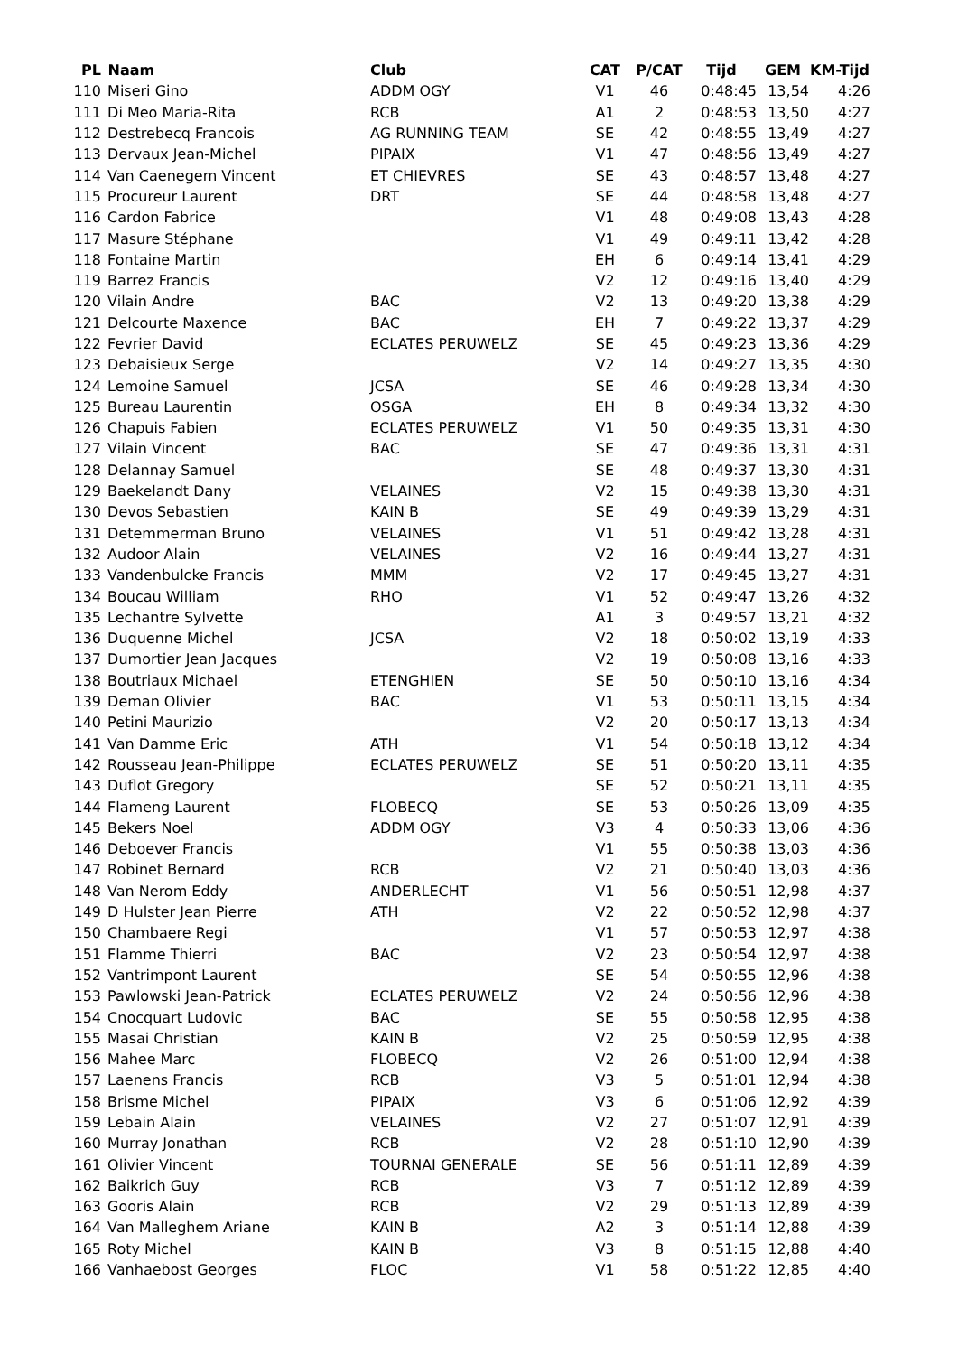| PL | Naam | Club | CAT | P/CAT | Tijd | GEM | KM-Tijd |
| --- | --- | --- | --- | --- | --- | --- | --- |
| 110 | Miseri Gino | ADDM OGY | V1 | 46 | 0:48:45 | 13,54 | 4:26 |
| 111 | Di Meo Maria-Rita | RCB | A1 | 2 | 0:48:53 | 13,50 | 4:27 |
| 112 | Destrebecq Francois | AG RUNNING TEAM | SE | 42 | 0:48:55 | 13,49 | 4:27 |
| 113 | Dervaux Jean-Michel | PIPAIX | V1 | 47 | 0:48:56 | 13,49 | 4:27 |
| 114 | Van Caenegem Vincent | ET CHIEVRES | SE | 43 | 0:48:57 | 13,48 | 4:27 |
| 115 | Procureur Laurent | DRT | SE | 44 | 0:48:58 | 13,48 | 4:27 |
| 116 | Cardon Fabrice | | V1 | 48 | 0:49:08 | 13,43 | 4:28 |
| 117 | Masure Stéphane | | V1 | 49 | 0:49:11 | 13,42 | 4:28 |
| 118 | Fontaine Martin | | EH | 6 | 0:49:14 | 13,41 | 4:29 |
| 119 | Barrez Francis | | V2 | 12 | 0:49:16 | 13,40 | 4:29 |
| 120 | Vilain Andre | BAC | V2 | 13 | 0:49:20 | 13,38 | 4:29 |
| 121 | Delcourte Maxence | BAC | EH | 7 | 0:49:22 | 13,37 | 4:29 |
| 122 | Fevrier David | ECLATES PERUWELZ | SE | 45 | 0:49:23 | 13,36 | 4:29 |
| 123 | Debaisieux Serge | | V2 | 14 | 0:49:27 | 13,35 | 4:30 |
| 124 | Lemoine Samuel | JCSA | SE | 46 | 0:49:28 | 13,34 | 4:30 |
| 125 | Bureau Laurentin | OSGA | EH | 8 | 0:49:34 | 13,32 | 4:30 |
| 126 | Chapuis Fabien | ECLATES PERUWELZ | V1 | 50 | 0:49:35 | 13,31 | 4:30 |
| 127 | Vilain Vincent | BAC | SE | 47 | 0:49:36 | 13,31 | 4:31 |
| 128 | Delannay Samuel | | SE | 48 | 0:49:37 | 13,30 | 4:31 |
| 129 | Baekelandt Dany | VELAINES | V2 | 15 | 0:49:38 | 13,30 | 4:31 |
| 130 | Devos Sebastien | KAIN B | SE | 49 | 0:49:39 | 13,29 | 4:31 |
| 131 | Detemmerman Bruno | VELAINES | V1 | 51 | 0:49:42 | 13,28 | 4:31 |
| 132 | Audoor Alain | VELAINES | V2 | 16 | 0:49:44 | 13,27 | 4:31 |
| 133 | Vandenbulcke Francis | MMM | V2 | 17 | 0:49:45 | 13,27 | 4:31 |
| 134 | Boucau William | RHO | V1 | 52 | 0:49:47 | 13,26 | 4:32 |
| 135 | Lechantre Sylvette | | A1 | 3 | 0:49:57 | 13,21 | 4:32 |
| 136 | Duquenne Michel | JCSA | V2 | 18 | 0:50:02 | 13,19 | 4:33 |
| 137 | Dumortier Jean Jacques | | V2 | 19 | 0:50:08 | 13,16 | 4:33 |
| 138 | Boutriaux Michael | ETENGHIEN | SE | 50 | 0:50:10 | 13,16 | 4:34 |
| 139 | Deman Olivier | BAC | V1 | 53 | 0:50:11 | 13,15 | 4:34 |
| 140 | Petini Maurizio | | V2 | 20 | 0:50:17 | 13,13 | 4:34 |
| 141 | Van Damme Eric | ATH | V1 | 54 | 0:50:18 | 13,12 | 4:34 |
| 142 | Rousseau Jean-Philippe | ECLATES PERUWELZ | SE | 51 | 0:50:20 | 13,11 | 4:35 |
| 143 | Duflot Gregory | | SE | 52 | 0:50:21 | 13,11 | 4:35 |
| 144 | Flameng Laurent | FLOBECQ | SE | 53 | 0:50:26 | 13,09 | 4:35 |
| 145 | Bekers Noel | ADDM OGY | V3 | 4 | 0:50:33 | 13,06 | 4:36 |
| 146 | Deboever Francis | | V1 | 55 | 0:50:38 | 13,03 | 4:36 |
| 147 | Robinet Bernard | RCB | V2 | 21 | 0:50:40 | 13,03 | 4:36 |
| 148 | Van Nerom Eddy | ANDERLECHT | V1 | 56 | 0:50:51 | 12,98 | 4:37 |
| 149 | D Hulster Jean Pierre | ATH | V2 | 22 | 0:50:52 | 12,98 | 4:37 |
| 150 | Chambaere Regi | | V1 | 57 | 0:50:53 | 12,97 | 4:38 |
| 151 | Flamme Thierri | BAC | V2 | 23 | 0:50:54 | 12,97 | 4:38 |
| 152 | Vantrimpont Laurent | | SE | 54 | 0:50:55 | 12,96 | 4:38 |
| 153 | Pawlowski Jean-Patrick | ECLATES PERUWELZ | V2 | 24 | 0:50:56 | 12,96 | 4:38 |
| 154 | Cnocquart Ludovic | BAC | SE | 55 | 0:50:58 | 12,95 | 4:38 |
| 155 | Masai Christian | KAIN B | V2 | 25 | 0:50:59 | 12,95 | 4:38 |
| 156 | Mahee Marc | FLOBECQ | V2 | 26 | 0:51:00 | 12,94 | 4:38 |
| 157 | Laenens Francis | RCB | V3 | 5 | 0:51:01 | 12,94 | 4:38 |
| 158 | Brisme Michel | PIPAIX | V3 | 6 | 0:51:06 | 12,92 | 4:39 |
| 159 | Lebain Alain | VELAINES | V2 | 27 | 0:51:07 | 12,91 | 4:39 |
| 160 | Murray Jonathan | RCB | V2 | 28 | 0:51:10 | 12,90 | 4:39 |
| 161 | Olivier Vincent | TOURNAI GENERALE | SE | 56 | 0:51:11 | 12,89 | 4:39 |
| 162 | Baikrich Guy | RCB | V3 | 7 | 0:51:12 | 12,89 | 4:39 |
| 163 | Gooris Alain | RCB | V2 | 29 | 0:51:13 | 12,89 | 4:39 |
| 164 | Van Malleghem Ariane | KAIN B | A2 | 3 | 0:51:14 | 12,88 | 4:39 |
| 165 | Roty Michel | KAIN B | V3 | 8 | 0:51:15 | 12,88 | 4:40 |
| 166 | Vanhaebost Georges | FLOC | V1 | 58 | 0:51:22 | 12,85 | 4:40 |